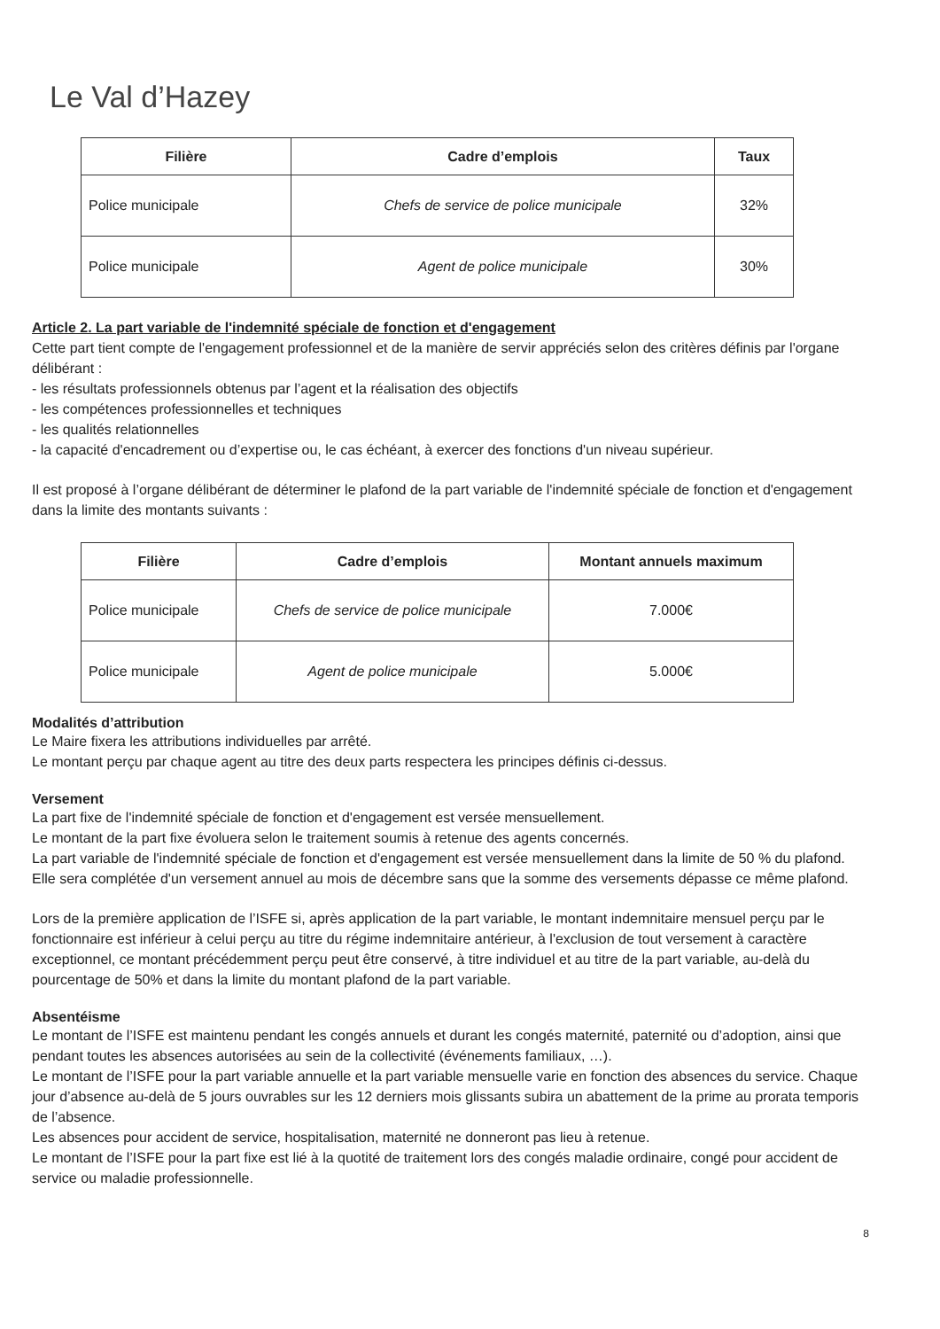Le Val d’Hazey
| Filière | Cadre d’emplois | Taux |
| --- | --- | --- |
| Police municipale | Chefs de service de police municipale | 32% |
| Police municipale | Agent de police municipale | 30% |
Article 2. La part variable de l'indemnité spéciale de fonction et d'engagement
Cette part tient compte de l'engagement professionnel et de la manière de servir appréciés selon des critères définis par l'organe délibérant :
- les résultats professionnels obtenus par l’agent et la réalisation des objectifs
- les compétences professionnelles et techniques
- les qualités relationnelles
- la capacité d'encadrement ou d’expertise ou, le cas échéant, à exercer des fonctions d'un niveau supérieur.
Il est proposé à l’organe délibérant de déterminer le plafond de la part variable de l'indemnité spéciale de fonction et d'engagement dans la limite des montants suivants :
| Filière | Cadre d’emplois | Montant annuels maximum |
| --- | --- | --- |
| Police municipale | Chefs de service de police municipale | 7.000€ |
| Police municipale | Agent de police municipale | 5.000€ |
Modalités d’attribution
Le Maire fixera les attributions individuelles par arrêté.
Le montant perçu par chaque agent au titre des deux parts respectera les principes définis ci-dessus.
Versement
La part fixe de l'indemnité spéciale de fonction et d'engagement est versée mensuellement.
Le montant de la part fixe évoluera selon le traitement soumis à retenue des agents concernés.
La part variable de l'indemnité spéciale de fonction et d'engagement est versée mensuellement dans la limite de 50 % du plafond. Elle sera complétée d'un versement annuel au mois de décembre sans que la somme des versements dépasse ce même plafond.
Lors de la première application de l’ISFE si, après application de la part variable, le montant indemnitaire mensuel perçu par le fonctionnaire est inférieur à celui perçu au titre du régime indemnitaire antérieur, à l'exclusion de tout versement à caractère exceptionnel, ce montant précédemment perçu peut être conservé, à titre individuel et au titre de la part variable, au-delà du pourcentage de 50% et dans la limite du montant plafond de la part variable.
Absentéisme
Le montant de l’ISFE est maintenu pendant les congés annuels et durant les congés maternité, paternité ou d’adoption, ainsi que pendant toutes les absences autorisées au sein de la collectivité (événements familiaux, …).
Le montant de l’ISFE pour la part variable annuelle et la part variable mensuelle varie en fonction des absences du service. Chaque jour d’absence au-delà de 5 jours ouvrables sur les 12 derniers mois glissants subira un abattement de la prime au prorata temporis de l’absence.
Les absences pour accident de service, hospitalisation, maternité ne donneront pas lieu à retenue.
Le montant de l’ISFE pour la part fixe est lié à la quotité de traitement lors des congés maladie ordinaire, congé pour accident de service ou maladie professionnelle.
8